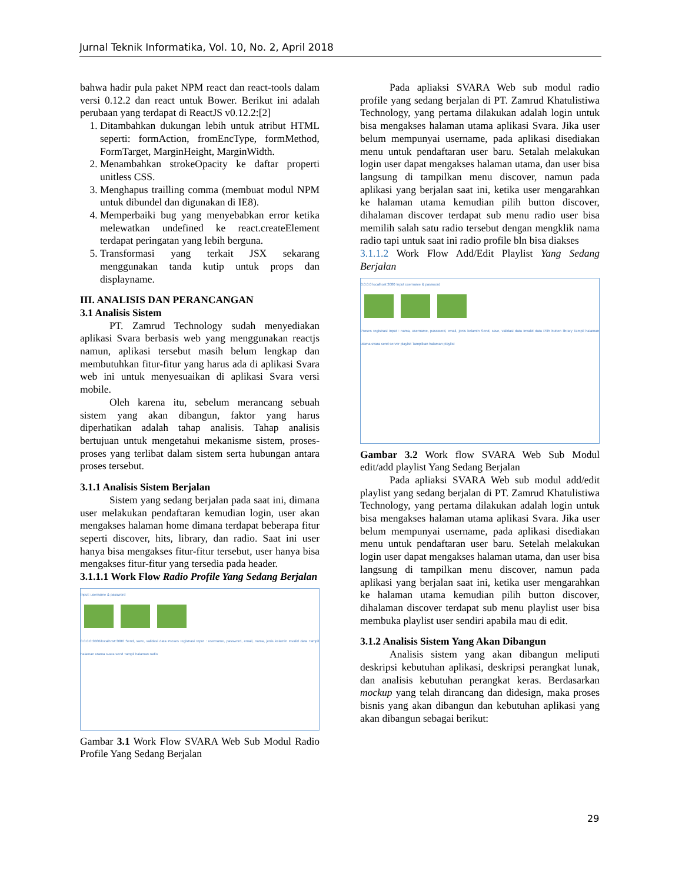Jurnal Teknik Informatika, Vol. 10, No. 2, April 2018
bahwa hadir pula paket NPM react dan react-tools dalam versi 0.12.2 dan react untuk Bower. Berikut ini adalah perubaan yang terdapat di ReactJS v0.12.2:[2]
1. Ditambahkan dukungan lebih untuk atribut HTML seperti: formAction, fromEncType, formMethod, FormTarget, MarginHeight, MarginWidth.
2. Menambahkan strokeOpacity ke daftar properti unitless CSS.
3. Menghapus trailling comma (membuat modul NPM untuk dibundel dan digunakan di IE8).
4. Memperbaiki bug yang menyebabkan error ketika melewatkan undefined ke react.createElement terdapat peringatan yang lebih berguna.
5. Transformasi yang terkait JSX sekarang menggunakan tanda kutip untuk props dan displayname.
III. ANALISIS DAN PERANCANGAN
3.1 Analisis Sistem
PT. Zamrud Technology sudah menyediakan aplikasi Svara berbasis web yang menggunakan reactjs namun, aplikasi tersebut masih belum lengkap dan membutuhkan fitur-fitur yang harus ada di aplikasi Svara web ini untuk menyesuaikan di aplikasi Svara versi mobile.
Oleh karena itu, sebelum merancang sebuah sistem yang akan dibangun, faktor yang harus diperhatikan adalah tahap analisis. Tahap analisis bertujuan untuk mengetahui mekanisme sistem, proses-proses yang terlibat dalam sistem serta hubungan antara proses tersebut.
3.1.1 Analisis Sistem Berjalan
Sistem yang sedang berjalan pada saat ini, dimana user melakukan pendaftaran kemudian login, user akan mengakses halaman home dimana terdapat beberapa fitur seperti discover, hits, library, dan radio. Saat ini user hanya bisa mengakses fitur-fitur tersebut, user hanya bisa mengakses fitur-fitur yang tersedia pada header.
3.1.1.1 Work Flow Radio Profile Yang Sedang Berjalan
Input: username & password
0.0.0.0:3080/localhost:3080 Send, save, validasi data Proses registrasi Input : username, password, email, nama, jenis kelamin Invalid data Tampil halaman utama svara send Tampil halaman radio
Gambar 3.1 Work Flow SVARA Web Sub Modul Radio Profile Yang Sedang Berjalan
Pada apliaksi SVARA Web sub modul radio profile yang sedang berjalan di PT. Zamrud Khatulistiwa Technology, yang pertama dilakukan adalah login untuk bisa mengakses halaman utama aplikasi Svara. Jika user belum mempunyai username, pada aplikasi disediakan menu untuk pendaftaran user baru. Setalah melakukan login user dapat mengakses halaman utama, dan user bisa langsung di tampilkan menu discover, namun pada aplikasi yang berjalan saat ini, ketika user mengarahkan ke halaman utama kemudian pilih button discover, dihalaman discover terdapat sub menu radio user bisa memilih salah satu radio tersebut dengan mengklik nama radio tapi untuk saat ini radio profile bln bisa diakses
3.1.1.2 Work Flow Add/Edit Playlist Yang Sedang Berjalan
0.0.0.0 localhost 3080 Input username & password
Proses registrasi Input : nama, username, password, email, jenis kelamin Send, save, validasi data Invalid data Pilih button library Tampil halaman utama svara send server playlist Tampilkan halaman playlist
Gambar 3.2 Work flow SVARA Web Sub Modul edit/add playlist Yang Sedang Berjalan
Pada apliaksi SVARA Web sub modul add/edit playlist yang sedang berjalan di PT. Zamrud Khatulistiwa Technology, yang pertama dilakukan adalah login untuk bisa mengakses halaman utama aplikasi Svara. Jika user belum mempunyai username, pada aplikasi disediakan menu untuk pendaftaran user baru. Setelah melakukan login user dapat mengakses halaman utama, dan user bisa langsung di tampilkan menu discover, namun pada aplikasi yang berjalan saat ini, ketika user mengarahkan ke halaman utama kemudian pilih button discover, dihalaman discover terdapat sub menu playlist user bisa membuka playlist user sendiri apabila mau di edit.
3.1.2 Analisis Sistem Yang Akan Dibangun
Analisis sistem yang akan dibangun meliputi deskripsi kebutuhan aplikasi, deskripsi perangkat lunak, dan analisis kebutuhan perangkat keras. Berdasarkan mockup yang telah dirancang dan didesign, maka proses bisnis yang akan dibangun dan kebutuhan aplikasi yang akan dibangun sebagai berikut:
29